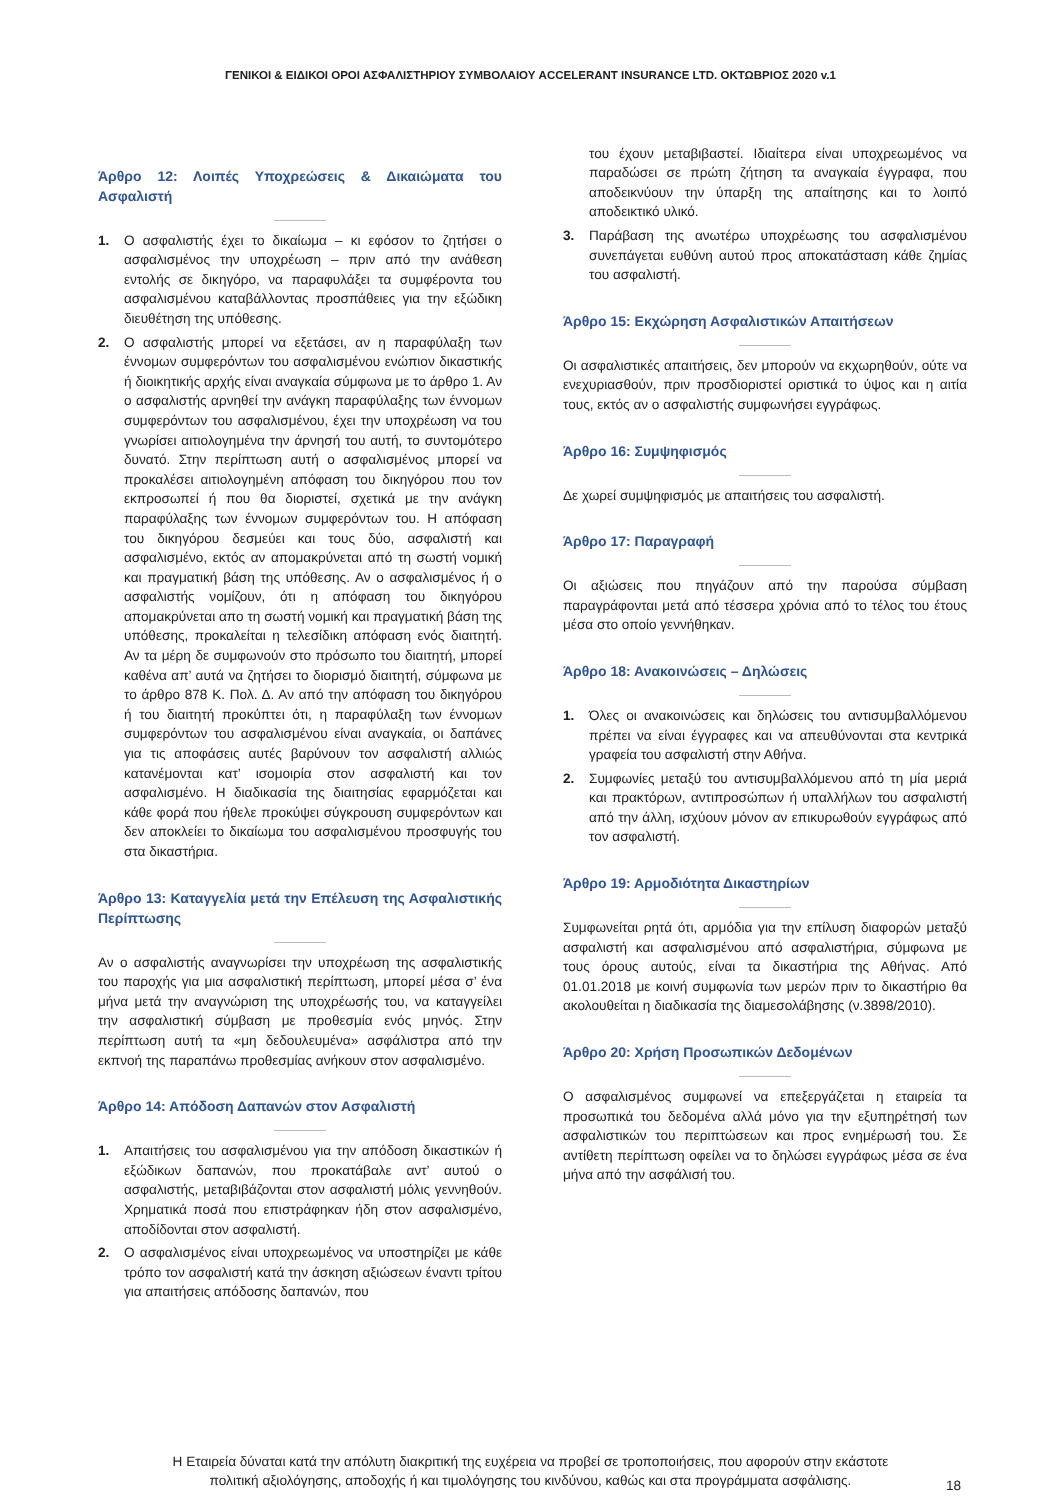ΓΕΝΙΚΟΙ & ΕΙΔΙΚΟΙ ΟΡΟΙ ΑΣΦΑΛΙΣΤΗΡΙΟΥ ΣΥΜΒΟΛΑΙΟΥ ACCELERANT INSURANCE LTD. ΟΚΤΩΒΡΙΟΣ 2020 v.1
Άρθρο 12: Λοιπές Υποχρεώσεις & Δικαιώματα του Ασφαλιστή
1. Ο ασφαλιστής έχει το δικαίωμα – κι εφόσον το ζητήσει ο ασφαλισμένος την υποχρέωση – πριν από την ανάθεση εντολής σε δικηγόρο, να παραφυλάξει τα συμφέροντα του ασφαλισμένου καταβάλλοντας προσπάθειες για την εξώδικη διευθέτηση της υπόθεσης.
2. Ο ασφαλιστής μπορεί να εξετάσει, αν η παραφύλαξη των έννομων συμφερόντων του ασφαλισμένου ενώπιον δικαστικής ή διοικητικής αρχής είναι αναγκαία σύμφωνα με το άρθρο 1. Αν ο ασφαλιστής αρνηθεί την ανάγκη παραφύλαξης των έννομων συμφερόντων του ασφαλισμένου, έχει την υποχρέωση να του γνωρίσει αιτιολογημένα την άρνησή του αυτή, το συντομότερο δυνατό. Στην περίπτωση αυτή ο ασφαλισμένος μπορεί να προκαλέσει αιτιολογημένη απόφαση του δικηγόρου που τον εκπροσωπεί ή που θα διοριστεί, σχετικά με την ανάγκη παραφύλαξης των έννομων συμφερόντων του. Η απόφαση του δικηγόρου δεσμεύει και τους δύο, ασφαλιστή και ασφαλισμένο, εκτός αν απομακρύνεται από τη σωστή νομική και πραγματική βάση της υπόθεσης. Αν ο ασφαλισμένος ή ο ασφαλιστής νομίζουν, ότι η απόφαση του δικηγόρου απομακρύνεται απο τη σωστή νομική και πραγματική βάση της υπόθεσης, προκαλείται η τελεσίδικη απόφαση ενός διαιτητή. Αν τα μέρη δε συμφωνούν στο πρόσωπο του διαιτητή, μπορεί καθένα απ’ αυτά να ζητήσει το διορισμό διαιτητή, σύμφωνα με το άρθρο 878 Κ. Πολ. Δ. Αν από την απόφαση του δικηγόρου ή του διαιτητή προκύπτει ότι, η παραφύλαξη των έννομων συμφερόντων του ασφαλισμένου είναι αναγκαία, οι δαπάνες για τις αποφάσεις αυτές βαρύνουν τον ασφαλιστή αλλιώς κατανέμονται κατ’ ισομοιρία στον ασφαλιστή και τον ασφαλισμένο. Η διαδικασία της διαιτησίας εφαρμόζεται και κάθε φορά που ήθελε προκύψει σύγκρουση συμφερόντων και δεν αποκλείει το δικαίωμα του ασφαλισμένου προσφυγής του στα δικαστήρια.
Άρθρο 13: Καταγγελία μετά την Επέλευση της Ασφαλιστικής Περίπτωσης
Αν ο ασφαλιστής αναγνωρίσει την υποχρέωση της ασφαλιστικής του παροχής για μια ασφαλιστική περίπτωση, μπορεί μέσα σ’ ένα μήνα μετά την αναγνώριση της υποχρέωσής του, να καταγγείλει την ασφαλιστική σύμβαση με προθεσμία ενός μηνός. Στην περίπτωση αυτή τα «μη δεδουλευμένα» ασφάλιστρα από την εκπνοή της παραπάνω προθεσμίας ανήκουν στον ασφαλισμένο.
Άρθρο 14: Απόδοση Δαπανών στον Ασφαλιστή
1. Απαιτήσεις του ασφαλισμένου για την απόδοση δικαστικών ή εξώδικων δαπανών, που προκατάβαλε αντ’ αυτού ο ασφαλιστής, μεταβιβάζονται στον ασφαλιστή μόλις γεννηθούν. Χρηματικά ποσά που επιστράφηκαν ήδη στον ασφαλισμένο, αποδίδονται στον ασφαλιστή.
2. Ο ασφαλισμένος είναι υποχρεωμένος να υποστηρίζει με κάθε τρόπο τον ασφαλιστή κατά την άσκηση αξιώσεων έναντι τρίτου για απαιτήσεις απόδοσης δαπανών, που
του έχουν μεταβιβαστεί. Ιδιαίτερα είναι υποχρεωμένος να παραδώσει σε πρώτη ζήτηση τα αναγκαία έγγραφα, που αποδεικνύουν την ύπαρξη της απαίτησης και το λοιπό αποδεικτικό υλικό.
3. Παράβαση της ανωτέρω υποχρέωσης του ασφαλισμένου συνεπάγεται ευθύνη αυτού προς αποκατάσταση κάθε ζημίας του ασφαλιστή.
Άρθρο 15: Εκχώρηση Ασφαλιστικών Απαιτήσεων
Οι ασφαλιστικές απαιτήσεις, δεν μπορούν να εκχωρηθούν, ούτε να ενεχυριασθούν, πριν προσδιοριστεί οριστικά το ύψος και η αιτία τους, εκτός αν ο ασφαλιστής συμφωνήσει εγγράφως.
Άρθρο 16: Συμψηφισμός
Δε χωρεί συμψηφισμός με απαιτήσεις του ασφαλιστή.
Άρθρο 17: Παραγραφή
Οι αξιώσεις που πηγάζουν από την παρούσα σύμβαση παραγράφονται μετά από τέσσερα χρόνια από το τέλος του έτους μέσα στο οποίο γεννήθηκαν.
Άρθρο 18: Ανακοινώσεις – Δηλώσεις
1. Όλες οι ανακοινώσεις και δηλώσεις του αντισυμβαλλόμενου πρέπει να είναι έγγραφες και να απευθύνονται στα κεντρικά γραφεία του ασφαλιστή στην Αθήνα.
2. Συμφωνίες μεταξύ του αντισυμβαλλόμενου από τη μία μεριά και πρακτόρων, αντιπροσώπων ή υπαλλήλων του ασφαλιστή από την άλλη, ισχύουν μόνον αν επικυρωθούν εγγράφως από τον ασφαλιστή.
Άρθρο 19: Αρμοδιότητα Δικαστηρίων
Συμφωνείται ρητά ότι, αρμόδια για την επίλυση διαφορών μεταξύ ασφαλιστή και ασφαλισμένου από ασφαλιστήρια, σύμφωνα με τους όρους αυτούς, είναι τα δικαστήρια της Αθήνας. Από 01.01.2018 με κοινή συμφωνία των μερών πριν το δικαστήριο θα ακολουθείται η διαδικασία της διαμεσολάβησης (ν.3898/2010).
Άρθρο 20: Χρήση Προσωπικών Δεδομένων
Ο ασφαλισμένος συμφωνεί να επεξεργάζεται η εταιρεία τα προσωπικά του δεδομένα αλλά μόνο για την εξυπηρέτησή των ασφαλιστικών του περιπτώσεων και προς ενημέρωσή του. Σε αντίθετη περίπτωση οφείλει να το δηλώσει εγγράφως μέσα σε ένα μήνα από την ασφάλισή του.
Η Εταιρεία δύναται κατά την απόλυτη διακριτική της ευχέρεια να προβεί σε τροποποιήσεις, που αφορούν στην εκάστοτε
πολιτική αξιολόγησης, αποδοχής ή και τιμολόγησης του κινδύνου, καθώς και στα προγράμματα ασφάλισης.
18